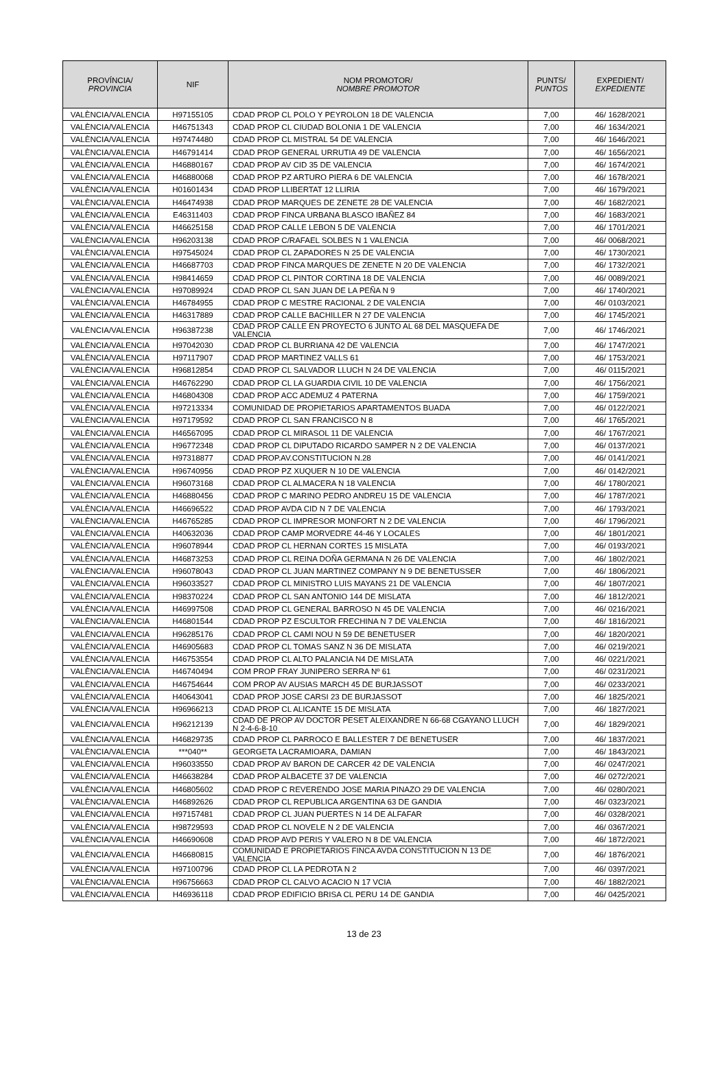| PROVÍNCIA/ PROVINCIA | NIF | NOM PROMOTOR/ NOMBRE PROMOTOR | PUNTS/ PUNTOS | EXPEDIENT/ EXPEDIENTE |
| --- | --- | --- | --- | --- |
| VALÈNCIA/VALENCIA | H97155105 | CDAD PROP CL POLO Y PEYROLON 18 DE VALENCIA | 7,00 | 46/ 1628/2021 |
| VALÈNCIA/VALENCIA | H46751343 | CDAD PROP CL CIUDAD BOLONIA 1 DE VALENCIA | 7,00 | 46/ 1634/2021 |
| VALÈNCIA/VALENCIA | H97474480 | CDAD PROP CL MISTRAL 54 DE VALENCIA | 7,00 | 46/ 1646/2021 |
| VALÈNCIA/VALENCIA | H46791414 | CDAD PROP GENERAL URRUTIA 49 DE VALENCIA | 7,00 | 46/ 1656/2021 |
| VALÈNCIA/VALENCIA | H46880167 | CDAD PROP AV CID 35 DE VALENCIA | 7,00 | 46/ 1674/2021 |
| VALÈNCIA/VALENCIA | H46880068 | CDAD PROP PZ ARTURO PIERA 6 DE VALENCIA | 7,00 | 46/ 1678/2021 |
| VALÈNCIA/VALENCIA | H01601434 | CDAD PROP LLIBERTAT 12 LLIRIA | 7,00 | 46/ 1679/2021 |
| VALÈNCIA/VALENCIA | H46474938 | CDAD PROP MARQUES DE ZENETE 28 DE VALENCIA | 7,00 | 46/ 1682/2021 |
| VALÈNCIA/VALENCIA | E46311403 | CDAD PROP FINCA URBANA BLASCO IBAÑEZ 84 | 7,00 | 46/ 1683/2021 |
| VALÈNCIA/VALENCIA | H46625158 | CDAD PROP CALLE LEBON 5 DE VALENCIA | 7,00 | 46/ 1701/2021 |
| VALÈNCIA/VALENCIA | H96203138 | CDAD PROP C/RAFAEL SOLBES N 1 VALENCIA | 7,00 | 46/ 0068/2021 |
| VALÈNCIA/VALENCIA | H97545024 | CDAD PROP CL ZAPADORES N 25 DE VALENCIA | 7,00 | 46/ 1730/2021 |
| VALÈNCIA/VALENCIA | H46687703 | CDAD PROP FINCA MARQUES DE ZENETE N 20 DE VALENCIA | 7,00 | 46/ 1732/2021 |
| VALÈNCIA/VALENCIA | H98414659 | CDAD PROP CL PINTOR CORTINA 18 DE VALENCIA | 7,00 | 46/ 0089/2021 |
| VALÈNCIA/VALENCIA | H97089924 | CDAD PROP CL SAN JUAN DE LA PEÑA N 9 | 7,00 | 46/ 1740/2021 |
| VALÈNCIA/VALENCIA | H46784955 | CDAD PROP C MESTRE RACIONAL 2 DE VALENCIA | 7,00 | 46/ 0103/2021 |
| VALÈNCIA/VALENCIA | H46317889 | CDAD PROP CALLE BACHILLER N 27 DE VALENCIA | 7,00 | 46/ 1745/2021 |
| VALÈNCIA/VALENCIA | H96387238 | CDAD PROP CALLE EN PROYECTO 6 JUNTO AL 68 DEL MASQUEFA DE VALENCIA | 7,00 | 46/ 1746/2021 |
| VALÈNCIA/VALENCIA | H97042030 | CDAD PROP CL BURRIANA 42 DE VALENCIA | 7,00 | 46/ 1747/2021 |
| VALÈNCIA/VALENCIA | H97117907 | CDAD PROP MARTINEZ VALLS 61 | 7,00 | 46/ 1753/2021 |
| VALÈNCIA/VALENCIA | H96812854 | CDAD PROP CL SALVADOR LLUCH N 24 DE VALENCIA | 7,00 | 46/ 0115/2021 |
| VALÈNCIA/VALENCIA | H46762290 | CDAD PROP CL LA GUARDIA CIVIL 10 DE VALENCIA | 7,00 | 46/ 1756/2021 |
| VALÈNCIA/VALENCIA | H46804308 | CDAD PROP ACC ADEMUZ 4 PATERNA | 7,00 | 46/ 1759/2021 |
| VALÈNCIA/VALENCIA | H97213334 | COMUNIDAD DE PROPIETARIOS APARTAMENTOS BUADA | 7,00 | 46/ 0122/2021 |
| VALÈNCIA/VALENCIA | H97179592 | CDAD PROP CL SAN FRANCISCO N 8 | 7,00 | 46/ 1765/2021 |
| VALÈNCIA/VALENCIA | H46567095 | CDAD PROP CL MIRASOL 11 DE VALENCIA | 7,00 | 46/ 1767/2021 |
| VALÈNCIA/VALENCIA | H96772348 | CDAD PROP CL DIPUTADO RICARDO SAMPER N 2 DE VALENCIA | 7,00 | 46/ 0137/2021 |
| VALÈNCIA/VALENCIA | H97318877 | CDAD PROP.AV.CONSTITUCION N.28 | 7,00 | 46/ 0141/2021 |
| VALÈNCIA/VALENCIA | H96740956 | CDAD PROP PZ XUQUER N 10 DE VALENCIA | 7,00 | 46/ 0142/2021 |
| VALÈNCIA/VALENCIA | H96073168 | CDAD PROP CL ALMACERA N 18 VALENCIA | 7,00 | 46/ 1780/2021 |
| VALÈNCIA/VALENCIA | H46880456 | CDAD PROP C MARINO PEDRO ANDREU 15 DE VALENCIA | 7,00 | 46/ 1787/2021 |
| VALÈNCIA/VALENCIA | H46696522 | CDAD PROP AVDA CID N 7 DE VALENCIA | 7,00 | 46/ 1793/2021 |
| VALÈNCIA/VALENCIA | H46765285 | CDAD PROP CL IMPRESOR MONFORT N 2 DE VALENCIA | 7,00 | 46/ 1796/2021 |
| VALÈNCIA/VALENCIA | H40632036 | CDAD PROP CAMP MORVEDRE 44-46 Y LOCALES | 7,00 | 46/ 1801/2021 |
| VALÈNCIA/VALENCIA | H96078944 | CDAD PROP CL HERNAN CORTES 15 MISLATA | 7,00 | 46/ 0193/2021 |
| VALÈNCIA/VALENCIA | H46873253 | CDAD PROP CL REINA DOÑA GERMANA N 26 DE VALENCIA | 7,00 | 46/ 1802/2021 |
| VALÈNCIA/VALENCIA | H96078043 | CDAD PROP CL JUAN MARTINEZ COMPANY N 9 DE BENETUSSER | 7,00 | 46/ 1806/2021 |
| VALÈNCIA/VALENCIA | H96033527 | CDAD PROP CL MINISTRO LUIS MAYANS 21 DE VALENCIA | 7,00 | 46/ 1807/2021 |
| VALÈNCIA/VALENCIA | H98370224 | CDAD PROP CL SAN ANTONIO 144 DE MISLATA | 7,00 | 46/ 1812/2021 |
| VALÈNCIA/VALENCIA | H46997508 | CDAD PROP CL GENERAL BARROSO N 45 DE VALENCIA | 7,00 | 46/ 0216/2021 |
| VALÈNCIA/VALENCIA | H46801544 | CDAD PROP PZ ESCULTOR FRECHINA N 7 DE VALENCIA | 7,00 | 46/ 1816/2021 |
| VALÈNCIA/VALENCIA | H96285176 | CDAD PROP CL CAMI NOU N 59 DE BENETUSER | 7,00 | 46/ 1820/2021 |
| VALÈNCIA/VALENCIA | H46905683 | CDAD PROP CL TOMAS SANZ N 36 DE MISLATA | 7,00 | 46/ 0219/2021 |
| VALÈNCIA/VALENCIA | H46753554 | CDAD PROP CL ALTO PALANCIA N4 DE MISLATA | 7,00 | 46/ 0221/2021 |
| VALÈNCIA/VALENCIA | H46740494 | COM PROP FRAY JUNIPERO SERRA Nº 61 | 7,00 | 46/ 0231/2021 |
| VALÈNCIA/VALENCIA | H46754644 | COM PROP AV AUSIAS MARCH 45 DE BURJASSOT | 7,00 | 46/ 0233/2021 |
| VALÈNCIA/VALENCIA | H40643041 | CDAD PROP JOSE CARSI 23 DE BURJASSOT | 7,00 | 46/ 1825/2021 |
| VALÈNCIA/VALENCIA | H96966213 | CDAD PROP CL ALICANTE 15 DE MISLATA | 7,00 | 46/ 1827/2021 |
| VALÈNCIA/VALENCIA | H96212139 | CDAD DE PROP AV DOCTOR PESET ALEIXANDRE N 66-68 CGAYANO LLUCH N 2-4-6-8-10 | 7,00 | 46/ 1829/2021 |
| VALÈNCIA/VALENCIA | H46829735 | CDAD PROP CL PARROCO E BALLESTER 7 DE BENETUSER | 7,00 | 46/ 1837/2021 |
| VALÈNCIA/VALENCIA | ***040** | GEORGETA LACRAMIOARA, DAMIAN | 7,00 | 46/ 1843/2021 |
| VALÈNCIA/VALENCIA | H96033550 | CDAD PROP AV BARON DE CARCER 42 DE VALENCIA | 7,00 | 46/ 0247/2021 |
| VALÈNCIA/VALENCIA | H46638284 | CDAD PROP ALBACETE 37 DE VALENCIA | 7,00 | 46/ 0272/2021 |
| VALÈNCIA/VALENCIA | H46805602 | CDAD PROP C REVERENDO JOSE MARIA PINAZO 29 DE VALENCIA | 7,00 | 46/ 0280/2021 |
| VALÈNCIA/VALENCIA | H46892626 | CDAD PROP CL REPUBLICA ARGENTINA 63 DE GANDIA | 7,00 | 46/ 0323/2021 |
| VALÈNCIA/VALENCIA | H97157481 | CDAD PROP CL JUAN PUERTES N 14 DE ALFAFAR | 7,00 | 46/ 0328/2021 |
| VALÈNCIA/VALENCIA | H98729593 | CDAD PROP CL NOVELE N 2 DE VALENCIA | 7,00 | 46/ 0367/2021 |
| VALÈNCIA/VALENCIA | H46690608 | CDAD PROP AVD PERIS Y VALERO N 8 DE VALENCIA | 7,00 | 46/ 1872/2021 |
| VALÈNCIA/VALENCIA | H46680815 | COMUNIDAD E PROPIETARIOS FINCA AVDA CONSTITUCION N 13 DE VALENCIA | 7,00 | 46/ 1876/2021 |
| VALÈNCIA/VALENCIA | H97100796 | CDAD PROP CL LA PEDROTA N 2 | 7,00 | 46/ 0397/2021 |
| VALÈNCIA/VALENCIA | H96756663 | CDAD PROP CL CALVO ACACIO N 17 VCIA | 7,00 | 46/ 1882/2021 |
| VALÈNCIA/VALENCIA | H46936118 | CDAD PROP EDIFICIO BRISA CL PERU 14 DE GANDIA | 7,00 | 46/ 0425/2021 |
13 de 23